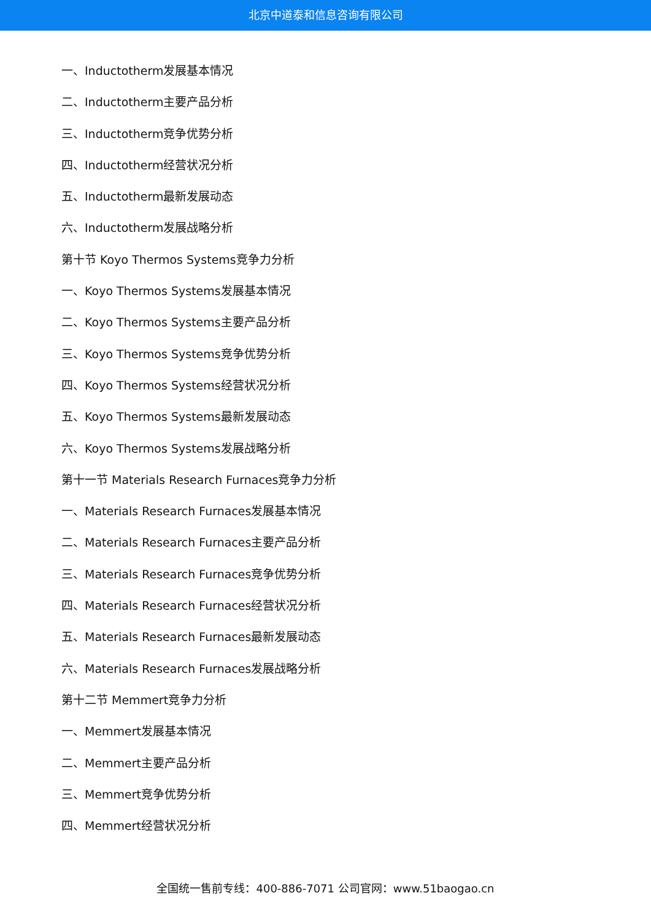北京中道泰和信息咨询有限公司
一、Inductotherm发展基本情况
二、Inductotherm主要产品分析
三、Inductotherm竞争优势分析
四、Inductotherm经营状况分析
五、Inductotherm最新发展动态
六、Inductotherm发展战略分析
第十节 Koyo Thermos Systems竞争力分析
一、Koyo Thermos Systems发展基本情况
二、Koyo Thermos Systems主要产品分析
三、Koyo Thermos Systems竞争优势分析
四、Koyo Thermos Systems经营状况分析
五、Koyo Thermos Systems最新发展动态
六、Koyo Thermos Systems发展战略分析
第十一节 Materials Research Furnaces竞争力分析
一、Materials Research Furnaces发展基本情况
二、Materials Research Furnaces主要产品分析
三、Materials Research Furnaces竞争优势分析
四、Materials Research Furnaces经营状况分析
五、Materials Research Furnaces最新发展动态
六、Materials Research Furnaces发展战略分析
第十二节 Memmert竞争力分析
一、Memmert发展基本情况
二、Memmert主要产品分析
三、Memmert竞争优势分析
四、Memmert经营状况分析
全国统一售前专线：400-886-7071 公司官网：www.51baogao.cn